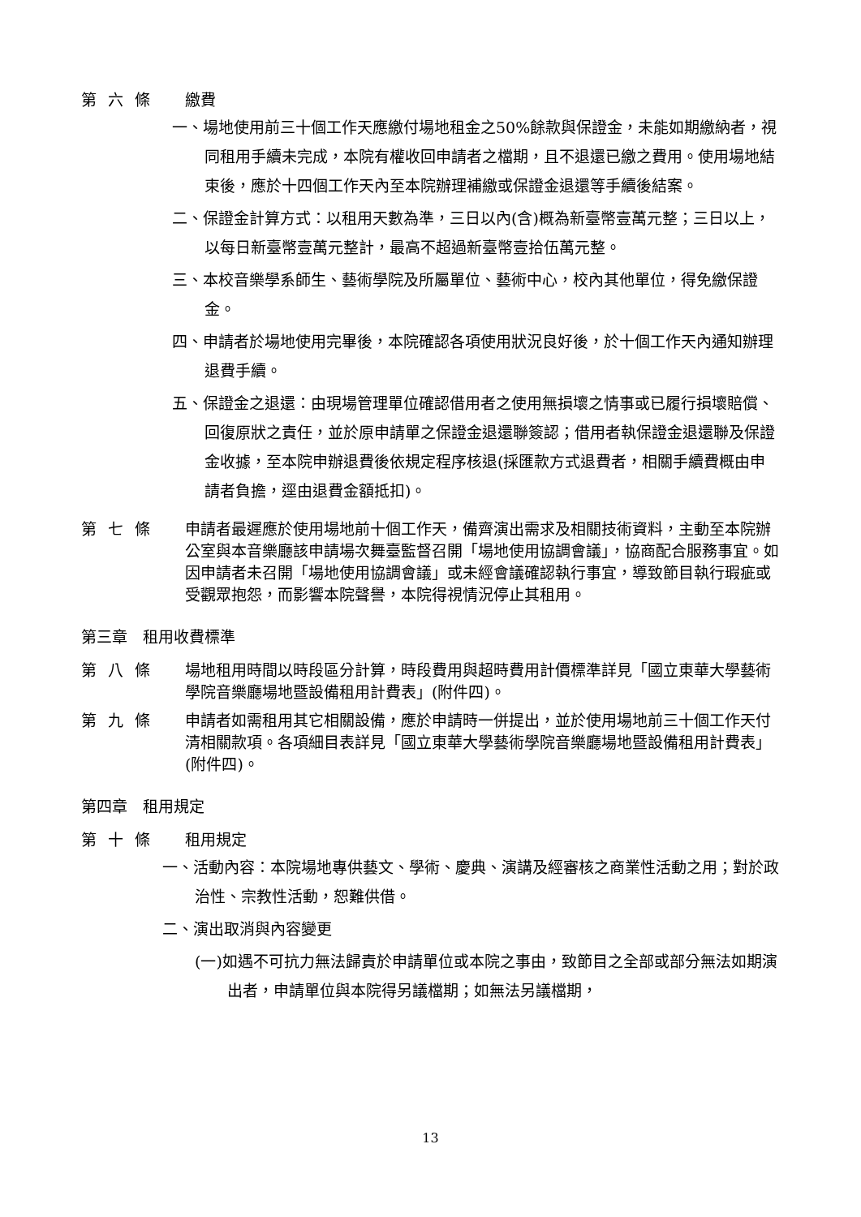第六條 繳費
一、場地使用前三十個工作天應繳付場地租金之50%餘款與保證金，未能如期繳納者，視同租用手續未完成，本院有權收回申請者之檔期，且不退還已繳之費用。使用場地結束後，應於十四個工作天內至本院辦理補繳或保證金退還等手續後結案。
二、保證金計算方式：以租用天數為準，三日以內(含)概為新臺幣壹萬元整；三日以上，以每日新臺幣壹萬元整計，最高不超過新臺幣壹拾伍萬元整。
三、本校音樂學系師生、藝術學院及所屬單位、藝術中心，校內其他單位，得免繳保證金。
四、申請者於場地使用完畢後，本院確認各項使用狀況良好後，於十個工作天內通知辦理退費手續。
五、保證金之退還：由現場管理單位確認借用者之使用無損壞之情事或已履行損壞賠償、回復原狀之責任，並於原申請單之保證金退還聯簽認；借用者執保證金退還聯及保證金收據，至本院申辦退費後依規定程序核退(採匯款方式退費者，相關手續費概由申請者負擔，逕由退費金額抵扣)。
第七條 申請者最遲應於使用場地前十個工作天，備齊演出需求及相關技術資料，主動至本院辦公室與本音樂廳該申請場次舞臺監督召開「場地使用協調會議」，協商配合服務事宜。如因申請者未召開「場地使用協調會議」或未經會議確認執行事宜，導致節目執行瑕疵或受觀眾抱怨，而影響本院聲譽，本院得視情況停止其租用。
第三章　租用收費標準
第八條 場地租用時間以時段區分計算，時段費用與超時費用計價標準詳見「國立東華大學藝術學院音樂廳場地暨設備租用計費表」(附件四)。
第九條 申請者如需租用其它相關設備，應於申請時一併提出，並於使用場地前三十個工作天付清相關款項。各項細目表詳見「國立東華大學藝術學院音樂廳場地暨設備租用計費表」(附件四)。
第四章　租用規定
第十條 租用規定
一、活動內容：本院場地專供藝文、學術、慶典、演講及經審核之商業性活動之用；對於政治性、宗教性活動，恕難供借。
二、演出取消與內容變更
(一)如遇不可抗力無法歸責於申請單位或本院之事由，致節目之全部或部分無法如期演出者，申請單位與本院得另議檔期；如無法另議檔期，
13